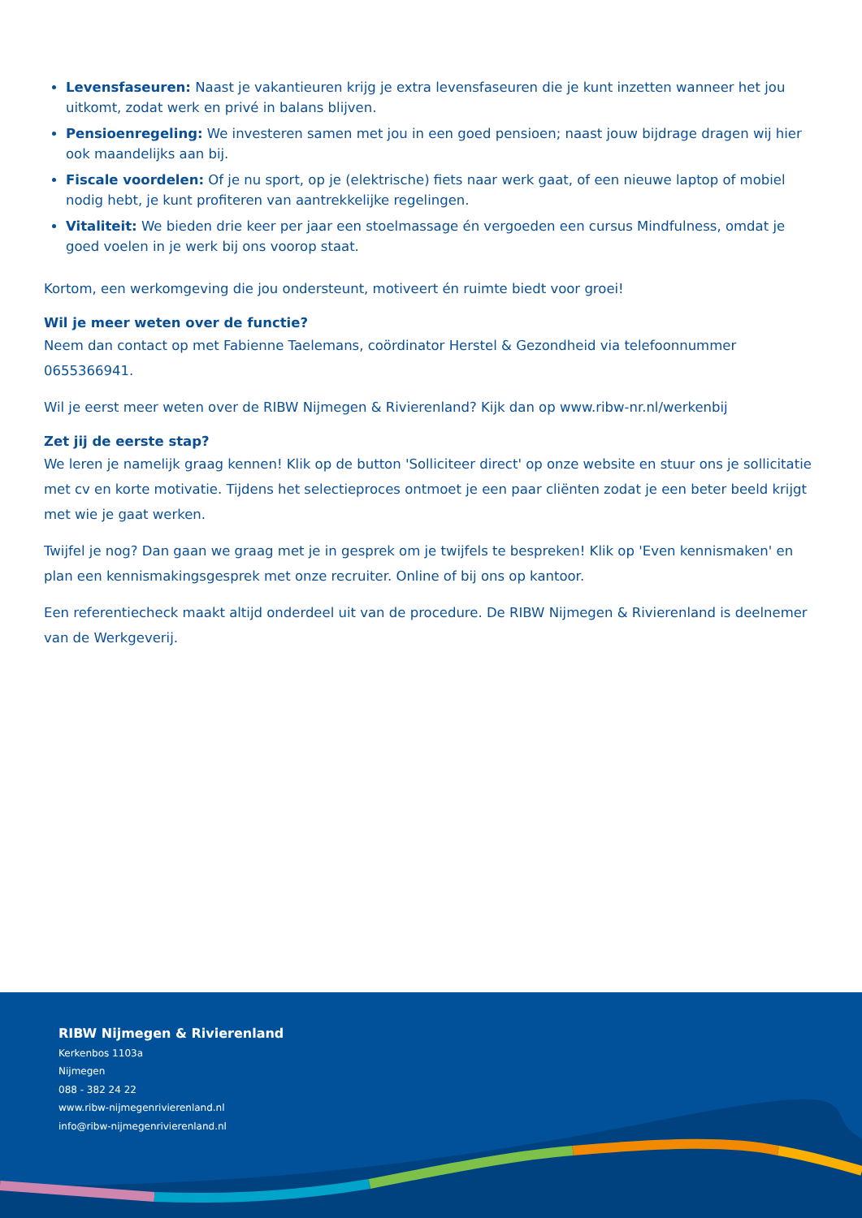Levensfaseuren: Naast je vakantieuren krijg je extra levensfaseuren die je kunt inzetten wanneer het jou uitkomt, zodat werk en privé in balans blijven.
Pensioenregeling: We investeren samen met jou in een goed pensioen; naast jouw bijdrage dragen wij hier ook maandelijks aan bij.
Fiscale voordelen: Of je nu sport, op je (elektrische) fiets naar werk gaat, of een nieuwe laptop of mobiel nodig hebt, je kunt profiteren van aantrekkelijke regelingen.
Vitaliteit: We bieden drie keer per jaar een stoelmassage én vergoeden een cursus Mindfulness, omdat je goed voelen in je werk bij ons voorop staat.
Kortom, een werkomgeving die jou ondersteunt, motiveert én ruimte biedt voor groei!
Wil je meer weten over de functie?
Neem dan contact op met Fabienne Taelemans, coördinator Herstel & Gezondheid via telefoonnummer 0655366941.
Wil je eerst meer weten over de RIBW Nijmegen & Rivierenland? Kijk dan op www.ribw-nr.nl/werkenbij
Zet jij de eerste stap?
We leren je namelijk graag kennen! Klik op de button 'Solliciteer direct' op onze website en stuur ons je sollicitatie met cv en korte motivatie. Tijdens het selectieproces ontmoet je een paar cliënten zodat je een beter beeld krijgt met wie je gaat werken.
Twijfel je nog? Dan gaan we graag met je in gesprek om je twijfels te bespreken! Klik op 'Even kennismaken' en plan een kennismakingsgesprek met onze recruiter. Online of bij ons op kantoor.
Een referentiecheck maakt altijd onderdeel uit van de procedure. De RIBW Nijmegen & Rivierenland is deelnemer van de Werkgeverij.
RIBW Nijmegen & Rivierenland
Kerkenbos 1103a
Nijmegen
088 - 382 24 22
www.ribw-nijmegenrivierenland.nl
info@ribw-nijmegenrivierenland.nl